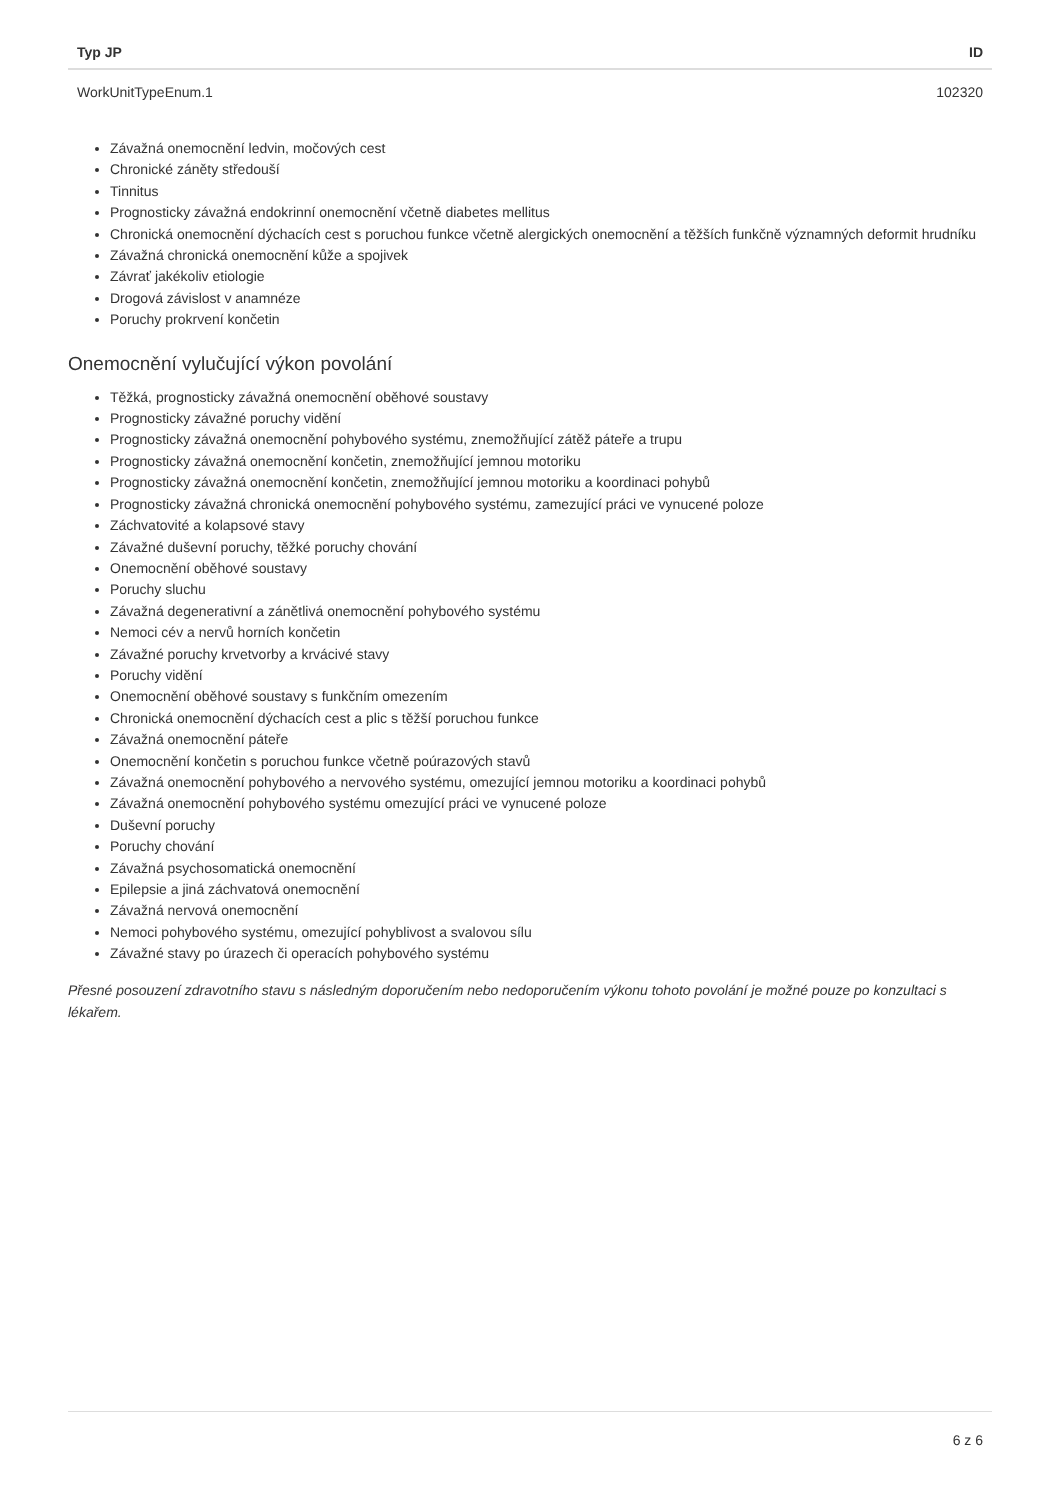| Typ JP | ID |
| --- | --- |
| WorkUnitTypeEnum.1 | 102320 |
Závažná onemocnění ledvin, močových cest
Chronické záněty středouší
Tinnitus
Prognosticky závažná endokrinní onemocnění včetně diabetes mellitus
Chronická onemocnění dýchacích cest s poruchou funkce včetně alergických onemocnění a těžších funkčně významných deformit hrudníku
Závažná chronická onemocnění kůže a spojivek
Závrať jakékoliv etiologie
Drogová závislost v anamnéze
Poruchy prokrvení končetin
Onemocnění vylučující výkon povolání
Těžká, prognosticky závažná onemocnění oběhové soustavy
Prognosticky závažné poruchy vidění
Prognosticky závažná onemocnění pohybového systému, znemožňující zátěž páteře a trupu
Prognosticky závažná onemocnění končetin, znemožňující jemnou motoriku
Prognosticky závažná onemocnění končetin, znemožňující jemnou motoriku a koordinaci pohybů
Prognosticky závažná chronická onemocnění pohybového systému, zamezující práci ve vynucené poloze
Záchvatovité a kolapsové stavy
Závažné duševní poruchy, těžké poruchy chování
Onemocnění oběhové soustavy
Poruchy sluchu
Závažná degenerativní a zánětlivá onemocnění pohybového systému
Nemoci cév a nervů horních končetin
Závažné poruchy krvetvorby a krvácivé stavy
Poruchy vidění
Onemocnění oběhové soustavy s funkčním omezením
Chronická onemocnění dýchacích cest a plic s těžší poruchou funkce
Závažná onemocnění páteře
Onemocnění končetin s poruchou funkce včetně poúrazových stavů
Závažná onemocnění pohybového a nervového systému, omezující jemnou motoriku a koordinaci pohybů
Závažná onemocnění pohybového systému omezující práci ve vynucené poloze
Duševní poruchy
Poruchy chování
Závažná psychosomatická onemocnění
Epilepsie a jiná záchvatová onemocnění
Závažná nervová onemocnění
Nemoci pohybového systému, omezující pohyblivost a svalovou sílu
Závažné stavy po úrazech či operacích pohybového systému
Přesné posouzení zdravotního stavu s následným doporučením nebo nedoporučením výkonu tohoto povolání je možné pouze po konzultaci s lékařem.
6 z 6